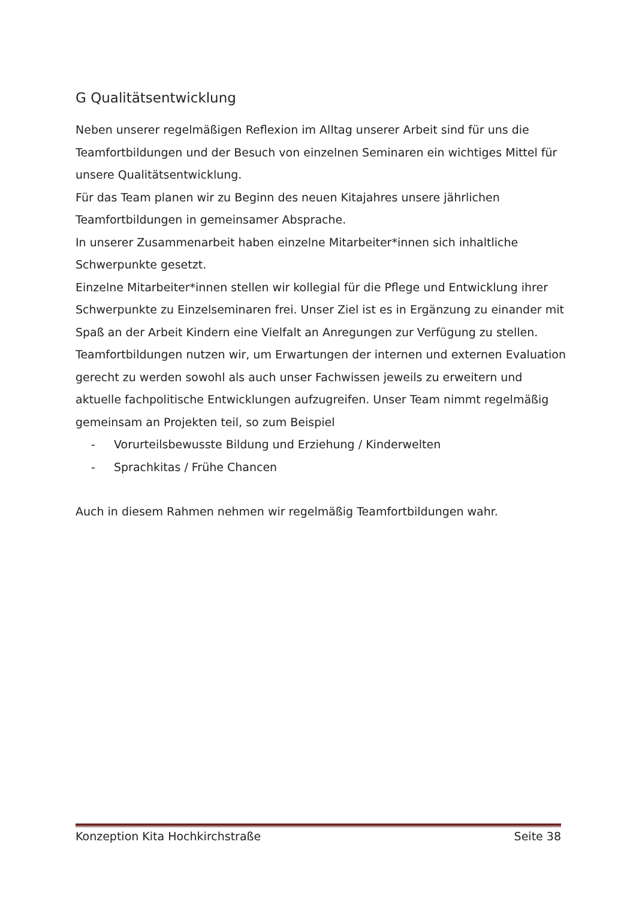G Qualitätsentwicklung
Neben unserer regelmäßigen Reflexion im Alltag unserer Arbeit sind für uns die Teamfortbildungen und der Besuch von einzelnen Seminaren ein wichtiges Mittel für unsere Qualitätsentwicklung.
Für das Team planen wir zu Beginn des neuen Kitajahres unsere jährlichen Teamfortbildungen in gemeinsamer Absprache.
In unserer Zusammenarbeit haben einzelne Mitarbeiter*innen sich inhaltliche Schwerpunkte gesetzt.
Einzelne Mitarbeiter*innen stellen wir kollegial für die Pflege und Entwicklung ihrer Schwerpunkte zu Einzelseminaren frei. Unser Ziel ist es in Ergänzung zu einander mit Spaß an der Arbeit Kindern eine Vielfalt an Anregungen zur Verfügung zu stellen. Teamfortbildungen nutzen wir, um Erwartungen der internen und externen Evaluation gerecht zu werden sowohl als auch unser Fachwissen jeweils zu erweitern und aktuelle fachpolitische Entwicklungen aufzugreifen. Unser Team nimmt regelmäßig gemeinsam an Projekten teil, so zum Beispiel
- Vorurteilsbewusste Bildung und Erziehung / Kinderwelten
- Sprachkitas / Frühe Chancen
Auch in diesem Rahmen nehmen wir regelmäßig Teamfortbildungen wahr.
Konzeption Kita Hochkirchstraße Seite 38